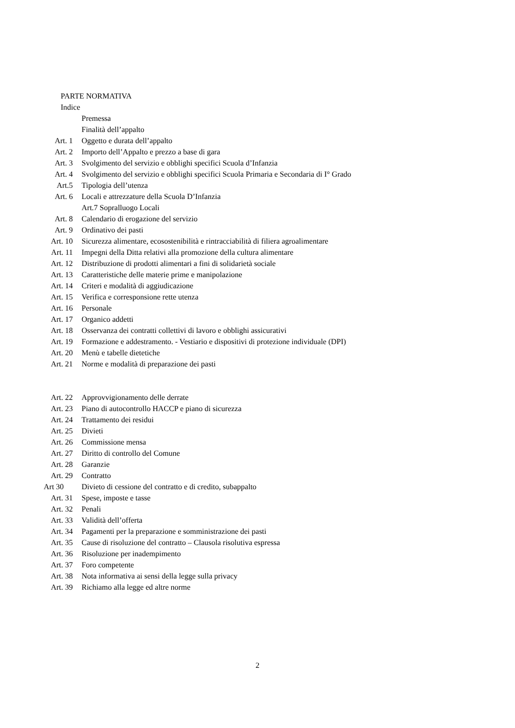PARTE NORMATIVA
Indice
Premessa
Finalità dell’appalto
Art. 1 Oggetto e durata dell’appalto
Art. 2 Importo dell’Appalto e prezzo a base di gara
Art. 3 Svolgimento del servizio e obblighi specifici Scuola d’Infanzia
Art. 4 Svolgimento del servizio e obblighi specifici Scuola Primaria e Secondaria di I° Grado
Art.5 Tipologia dell’utenza
Art. 6 Locali e attrezzature della Scuola D’Infanzia
Art.7 Sopralluogo Locali
Art. 8 Calendario di erogazione del servizio
Art. 9 Ordinativo dei pasti
Art. 10 Sicurezza alimentare, ecosostenibilità e rintracciabilità di filiera agroalimentare
Art. 11 Impegni della Ditta relativi alla promozione della cultura alimentare
Art. 12 Distribuzione di prodotti alimentari a fini di solidarietà sociale
Art. 13 Caratteristiche delle materie prime e manipolazione
Art. 14 Criteri e modalità di aggiudicazione
Art. 15 Verifica e corresponsione rette utenza
Art. 16 Personale
Art. 17 Organico addetti
Art. 18 Osservanza dei contratti collettivi di lavoro e obblighi assicurativi
Art. 19 Formazione e addestramento. - Vestiario e dispositivi di protezione individuale (DPI)
Art. 20 Menù e tabelle dietetiche
Art. 21 Norme e modalità di preparazione dei pasti
Art. 22 Approvvigionamento delle derrate
Art. 23 Piano di autocontrollo HACCP e piano di sicurezza
Art. 24 Trattamento dei residui
Art. 25 Divieti
Art. 26 Commissione mensa
Art. 27 Diritto di controllo del Comune
Art. 28 Garanzie
Art. 29 Contratto
Art 30 Divieto di cessione del contratto e di credito, subappalto
Art. 31 Spese, imposte e tasse
Art. 32 Penali
Art. 33 Validità dell’offerta
Art. 34 Pagamenti per la preparazione e somministrazione dei pasti
Art. 35 Cause di risoluzione del contratto – Clausola risolutiva espressa
Art. 36 Risoluzione per inadempimento
Art. 37 Foro competente
Art. 38 Nota informativa ai sensi della legge sulla privacy
Art. 39 Richiamo alla legge ed altre norme
2